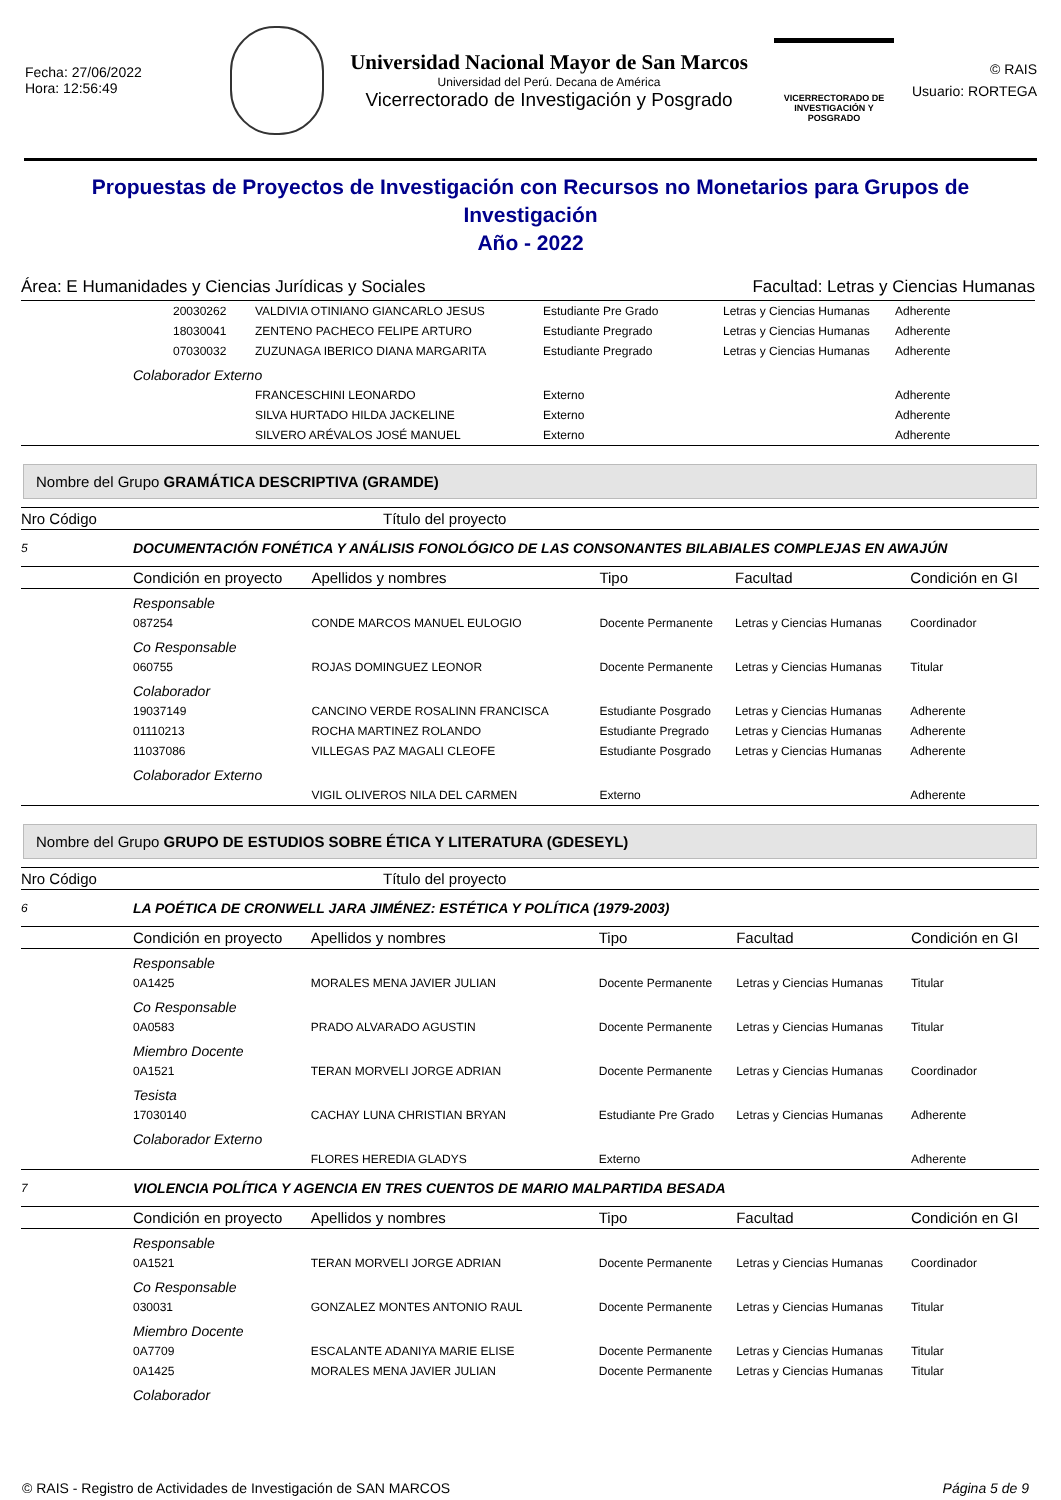Fecha: 27/06/2022
Hora: 12:56:49
Universidad Nacional Mayor de San Marcos
Universidad del Perú. Decana de América
Vicerrectorado de Investigación y Posgrado
VICERRECTORADO DE
INVESTIGACIÓN Y POSGRADO
© RAIS
Usuario: RORTEGA
Propuestas de Proyectos de Investigación con Recursos no Monetarios para Grupos de Investigación
Año - 2022
Área: E Humanidades y Ciencias Jurídicas y Sociales Facultad: Letras y Ciencias Humanas
| | | 20030262 | VALDIVIA OTINIANO GIANCARLO JESUS | Estudiante Pre Grado | Letras y Ciencias Humanas | Adherente |
| | | 18030041 | ZENTENO PACHECO FELIPE ARTURO | Estudiante Pregrado | Letras y Ciencias Humanas | Adherente |
| | | 07030032 | ZUZUNAGA IBERICO DIANA MARGARITA | Estudiante Pregrado | Letras y Ciencias Humanas | Adherente |
| | Colaborador Externo | | | | | |
| | | | FRANCESCHINI LEONARDO | Externo | | Adherente |
| | | | SILVA HURTADO HILDA JACKELINE | Externo | | Adherente |
| | | | SILVERO ARÉVALOS JOSÉ MANUEL | Externo | | Adherente |
Nombre del Grupo GRAMÁTICA DESCRIPTIVA (GRAMDE)
| Nro Código | Título del proyecto | | | | | |
| 5 | DOCUMENTACIÓN FONÉTICA Y ANÁLISIS FONOLÓGICO DE LAS CONSONANTES BILABIALES COMPLEJAS EN AWAJÚN | | | | | |
| | Condición en proyecto | | Apellidos y nombres | Tipo | Facultad | Condición en GI |
| | Responsable | | | | | |
| | | 087254 | CONDE MARCOS MANUEL EULOGIO | Docente Permanente | Letras y Ciencias Humanas | Coordinador |
| | Co Responsable | | | | | |
| | | 060755 | ROJAS DOMINGUEZ LEONOR | Docente Permanente | Letras y Ciencias Humanas | Titular |
| | Colaborador | | | | | |
| | | 19037149 | CANCINO VERDE ROSALINN FRANCISCA | Estudiante Posgrado | Letras y Ciencias Humanas | Adherente |
| | | 01110213 | ROCHA MARTINEZ ROLANDO | Estudiante Pregrado | Letras y Ciencias Humanas | Adherente |
| | | 11037086 | VILLEGAS PAZ MAGALI CLEOFE | Estudiante Posgrado | Letras y Ciencias Humanas | Adherente |
| | Colaborador Externo | | | | | |
| | | | VIGIL OLIVEROS NILA DEL CARMEN | Externo | | Adherente |
Nombre del Grupo GRUPO DE ESTUDIOS SOBRE ÉTICA Y LITERATURA (GDESEYL)
| Nro Código | Título del proyecto | | | | | |
| 6 | LA POÉTICA DE CRONWELL JARA JIMÉNEZ: ESTÉTICA Y POLÍTICA (1979-2003) | | | | | |
| | Condición en proyecto | | Apellidos y nombres | Tipo | Facultad | Condición en GI |
| | Responsable | | | | | |
| | | 0A1425 | MORALES MENA JAVIER JULIAN | Docente Permanente | Letras y Ciencias Humanas | Titular |
| | Co Responsable | | | | | |
| | | 0A0583 | PRADO ALVARADO AGUSTIN | Docente Permanente | Letras y Ciencias Humanas | Titular |
| | Miembro Docente | | | | | |
| | | 0A1521 | TERAN MORVELI JORGE ADRIAN | Docente Permanente | Letras y Ciencias Humanas | Coordinador |
| | Tesista | | | | | |
| | | 17030140 | CACHAY LUNA CHRISTIAN BRYAN | Estudiante Pre Grado | Letras y Ciencias Humanas | Adherente |
| | Colaborador Externo | | | | | |
| | | | FLORES HEREDIA GLADYS | Externo | | Adherente |
| 7 | VIOLENCIA POLÍTICA Y AGENCIA EN TRES CUENTOS DE MARIO MALPARTIDA BESADA | | | | | |
| | Condición en proyecto | | Apellidos y nombres | Tipo | Facultad | Condición en GI |
| | Responsable | | | | | |
| | | 0A1521 | TERAN MORVELI JORGE ADRIAN | Docente Permanente | Letras y Ciencias Humanas | Coordinador |
| | Co Responsable | | | | | |
| | | 030031 | GONZALEZ MONTES ANTONIO RAUL | Docente Permanente | Letras y Ciencias Humanas | Titular |
| | Miembro Docente | | | | | |
| | | 0A7709 | ESCALANTE ADANIYA MARIE ELISE | Docente Permanente | Letras y Ciencias Humanas | Titular |
| | | 0A1425 | MORALES MENA JAVIER JULIAN | Docente Permanente | Letras y Ciencias Humanas | Titular |
| | Colaborador | | | | | |
© RAIS - Registro de Actividades de Investigación de SAN MARCOS Página 5 de 9